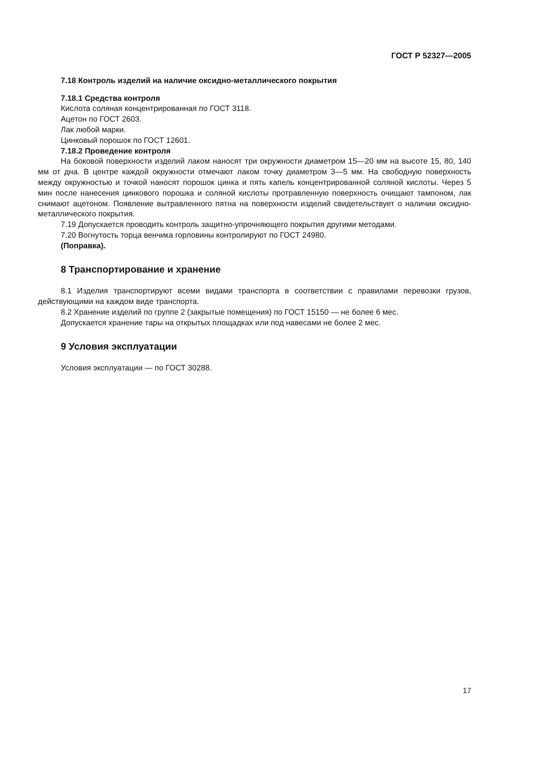ГОСТ Р 52327—2005
7.18 Контроль изделий на наличие оксидно-металлического покрытия
7.18.1 Средства контроля
Кислота соляная концентрированная по ГОСТ 3118.
Ацетон по ГОСТ 2603.
Лак любой марки.
Цинковый порошок по ГОСТ 12601.
7.18.2 Проведение контроля
На боковой поверхности изделий лаком наносят три окружности диаметром 15—20 мм на высоте 15, 80, 140 мм от дна. В центре каждой окружности отмечают лаком точку диаметром 3—5 мм. На свободную поверхность между окружностью и точкой наносят порошок цинка и пять капель концентрированной соляной кислоты. Через 5 мин после нанесения цинкового порошка и соляной кислоты протравленную поверхность очищают тампоном, лак снимают ацетоном. Появление вытравленного пятна на поверхности изделий свидетельствует о наличии оксидно-металлического покрытия.
7.19 Допускается проводить контроль защитно-упрочняющего покрытия другими методами.
7.20 Вогнутость торца венчика горловины контролируют по ГОСТ 24980.
(Поправка).
8 Транспортирование и хранение
8.1 Изделия транспортируют всеми видами транспорта в соответствии с правилами перевозки грузов, действующими на каждом виде транспорта.
8.2 Хранение изделий по группе 2 (закрытые помещения) по ГОСТ 15150 — не более 6 мес.
Допускается хранение тары на открытых площадках или под навесами не более 2 мес.
9 Условия эксплуатации
Условия эксплуатации — по ГОСТ 30288.
17